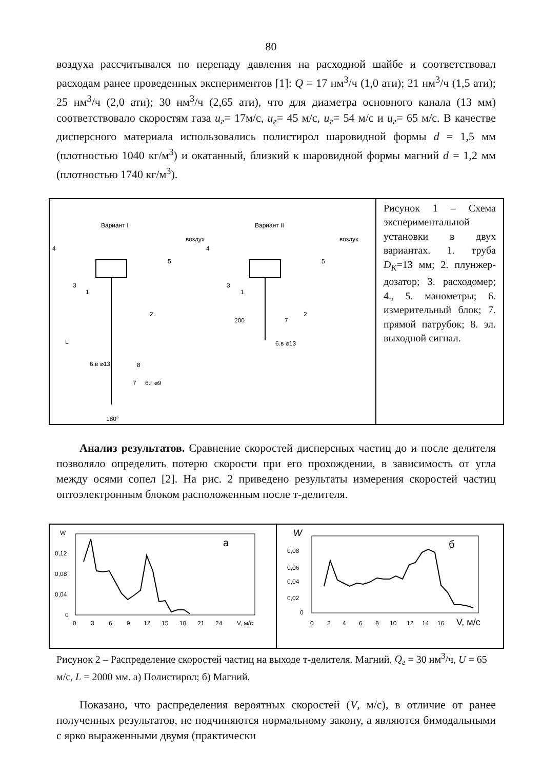80
воздуха рассчитывался по перепаду давления на расходной шайбе и соответствовал расходам ранее проведенных экспериментов [1]: Q = 17 нм<sup>3</sup>/ч (1,0 ати); 21 нм<sup>3</sup>/ч (1,5 ати); 25 нм<sup>3</sup>/ч (2,0 ати); 30 нм<sup>3</sup>/ч (2,65 ати), что для диаметра основного канала (13 мм) соответствовало скоростям газа u<sub>г</sub>= 17м/с, u<sub>г</sub>= 45 м/с, u<sub>г</sub>= 54 м/с и u<sub>г</sub>= 65 м/с. В качестве дисперсного материала использовались полистирол шаровидной формы d = 1,5 мм (плотностью 1040 кг/м<sup>3</sup>) и окатанный, близкий к шаровидной формы магний d = 1,2 мм (плотностью 1740 кг/м<sup>3</sup>).
Вариант I
Вариант II
воздух
воздух
L
200
180°
4
5
3
1
2
6.в ⌀13
8
7
6.г ⌀9
4
5
3
1
2
7
6.в ⌀13
Рисунок 1 – Схема экспериментальной установки в двух вариантах. 1. труба D<sub>К</sub>=13 мм; 2. плунжер-дозатор; 3. расходомер; 4., 5. манометры; 6. измерительный блок; 7. прямой патрубок; 8. эл. выходной сигнал.
Анализ результатов. Сравнение скоростей дисперсных частиц до и после делителя позволяло определить потерю скорости при его прохождении, в зависимость от угла между осями сопел [2]. На рис. 2 приведено результаты измерения скоростей частиц оптоэлектронным блоком расположенным после т-делителя.
W
а
0,12
0,08
0,04
0
0
3
6
9
12
15
18
21
24
V, м/с
W
б
0,08
0,06
0,04
0,02
0
0
2
4
6
8
10
12
14
16
V, м/с
Рисунок 2 – Распределение скоростей частиц на выходе т-делителя. Магний, Q<sub>г</sub> = 30 нм<sup>3</sup>/ч, U = 65 м/с, L = 2000 мм. а) Полистирол; б) Магний.
Показано, что распределения вероятных скоростей (V, м/с), в отличие от ранее полученных результатов, не подчиняются нормальному закону, а являются бимодальными с ярко выраженными двумя (практически